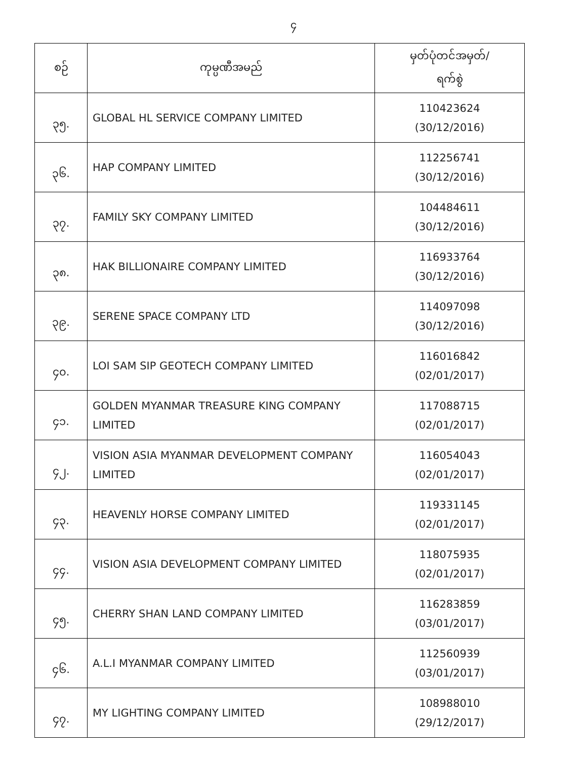၄
| စဉ် | ကုမ္ပဏီအမည် | မှတ်ပုံတင်အမှတ်/ ရက်စွဲ |
| --- | --- | --- |
| ၃၅. | GLOBAL HL SERVICE COMPANY LIMITED | 110423624 (30/12/2016) |
| ၃၆. | HAP COMPANY LIMITED | 112256741 (30/12/2016) |
| ၃၇. | FAMILY SKY COMPANY LIMITED | 104484611 (30/12/2016) |
| ၃၈. | HAK BILLIONAIRE COMPANY LIMITED | 116933764 (30/12/2016) |
| ၃၉. | SERENE SPACE COMPANY LTD | 114097098 (30/12/2016) |
| ၄၀. | LOI SAM SIP GEOTECH COMPANY LIMITED | 116016842 (02/01/2017) |
| ၄၁. | GOLDEN MYANMAR TREASURE KING COMPANY LIMITED | 117088715 (02/01/2017) |
| ၄၂. | VISION ASIA MYANMAR DEVELOPMENT COMPANY LIMITED | 116054043 (02/01/2017) |
| ၄၃. | HEAVENLY HORSE COMPANY LIMITED | 119331145 (02/01/2017) |
| ၄၄. | VISION ASIA DEVELOPMENT COMPANY LIMITED | 118075935 (02/01/2017) |
| ၄၅. | CHERRY SHAN LAND COMPANY LIMITED | 116283859 (03/01/2017) |
| ၄၆. | A.L.I MYANMAR COMPANY LIMITED | 112560939 (03/01/2017) |
| ၄၇. | MY LIGHTING COMPANY LIMITED | 108988010 (29/12/2017) |